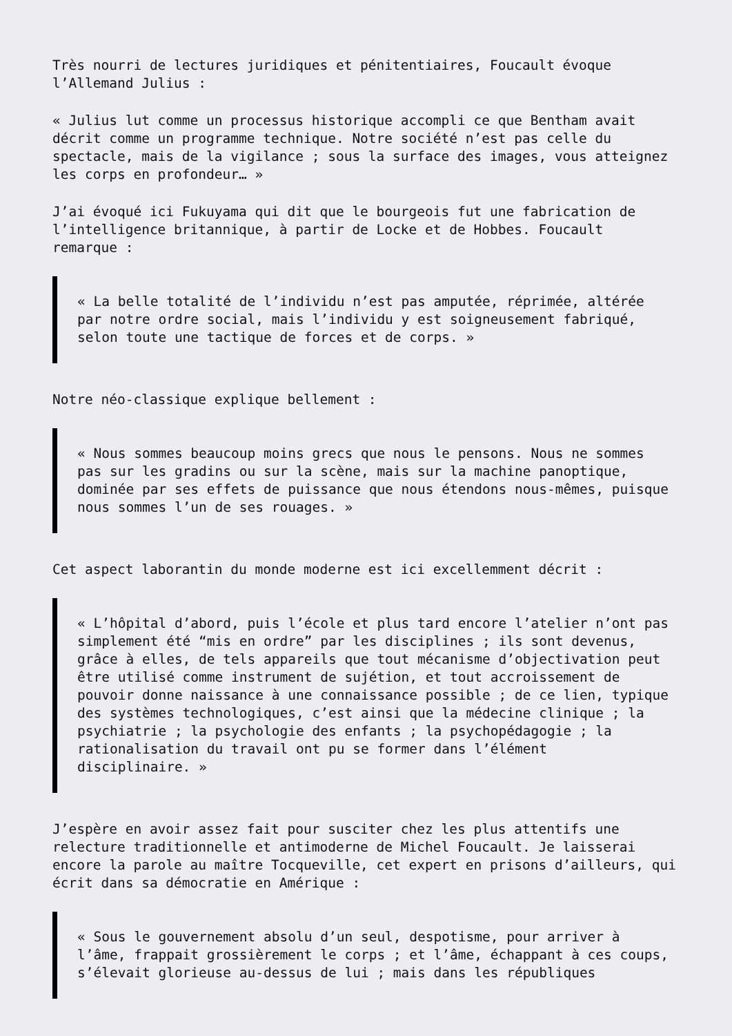Très nourri de lectures juridiques et pénitentiaires, Foucault évoque
l’Allemand Julius :
« Julius lut comme un processus historique accompli ce que Bentham avait
décrit comme un programme technique. Notre société n’est pas celle du
spectacle, mais de la vigilance ; sous la surface des images, vous atteignez
les corps en profondeur… »
J’ai évoqué ici Fukuyama qui dit que le bourgeois fut une fabrication de
l’intelligence britannique, à partir de Locke et de Hobbes. Foucault
remarque :
« La belle totalité de l’individu n’est pas amputée, réprimée, altérée
par notre ordre social, mais l’individu y est soigneusement fabriqué,
selon toute une tactique de forces et de corps. »
Notre néo-classique explique bellement :
« Nous sommes beaucoup moins grecs que nous le pensons. Nous ne sommes
pas sur les gradins ou sur la scène, mais sur la machine panoptique,
dominée par ses effets de puissance que nous étendons nous-mêmes, puisque
nous sommes l’un de ses rouages. »
Cet aspect laborantin du monde moderne est ici excellemment décrit :
« L’hôpital d’abord, puis l’école et plus tard encore l’atelier n’ont pas
simplement été “mis en ordre” par les disciplines ; ils sont devenus,
grâce à elles, de tels appareils que tout mécanisme d’objectivation peut
être utilisé comme instrument de sujétion, et tout accroissement de
pouvoir donne naissance à une connaissance possible ; de ce lien, typique
des systèmes technologiques, c’est ainsi que la médecine clinique ; la
psychiatrie ; la psychologie des enfants ; la psychopédagogie ; la
rationalisation du travail ont pu se former dans l’élément
disciplinaire. »
J’espère en avoir assez fait pour susciter chez les plus attentifs une
relecture traditionnelle et antimoderne de Michel Foucault. Je laisserai
encore la parole au maître Tocqueville, cet expert en prisons d’ailleurs, qui
écrit dans sa démocratie en Amérique :
« Sous le gouvernement absolu d’un seul, despotisme, pour arriver à
l’âme, frappait grossièrement le corps ; et l’âme, échappant à ces coups,
s’élevait glorieuse au-dessus de lui ; mais dans les républiques